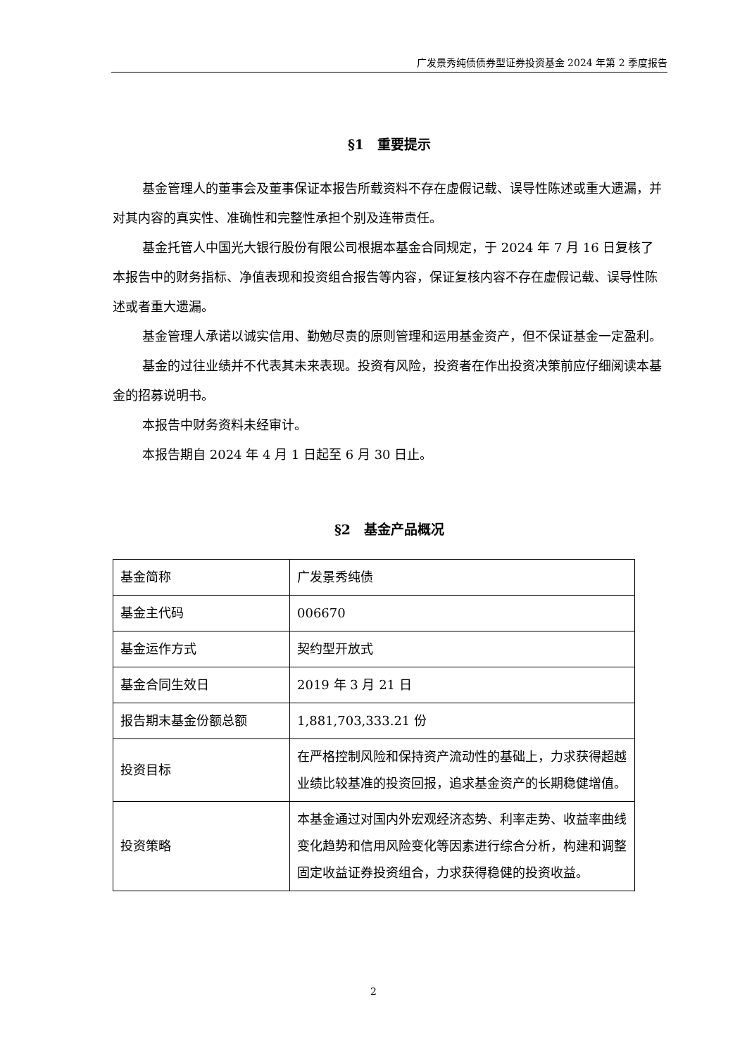广发景秀纯债债券型证券投资基金 2024 年第 2 季度报告
§1　重要提示
基金管理人的董事会及董事保证本报告所载资料不存在虚假记载、误导性陈述或重大遗漏，并对其内容的真实性、准确性和完整性承担个别及连带责任。
基金托管人中国光大银行股份有限公司根据本基金合同规定，于 2024 年 7 月 16 日复核了本报告中的财务指标、净值表现和投资组合报告等内容，保证复核内容不存在虚假记载、误导性陈述或者重大遗漏。
基金管理人承诺以诚实信用、勤勉尽责的原则管理和运用基金资产，但不保证基金一定盈利。
基金的过往业绩并不代表其未来表现。投资有风险，投资者在作出投资决策前应仔细阅读本基金的招募说明书。
本报告中财务资料未经审计。
本报告期自 2024 年 4 月 1 日起至 6 月 30 日止。
§2　基金产品概况
| 基金简称 | 广发景秀纯债 |
| 基金主代码 | 006670 |
| 基金运作方式 | 契约型开放式 |
| 基金合同生效日 | 2019 年 3 月 21 日 |
| 报告期末基金份额总额 | 1,881,703,333.21 份 |
| 投资目标 | 在严格控制风险和保持资产流动性的基础上，力求获得超越业绩比较基准的投资回报，追求基金资产的长期稳健增值。 |
| 投资策略 | 本基金通过对国内外宏观经济态势、利率走势、收益率曲线变化趋势和信用风险变化等因素进行综合分析，构建和调整固定收益证券投资组合，力求获得稳健的投资收益。 |
2